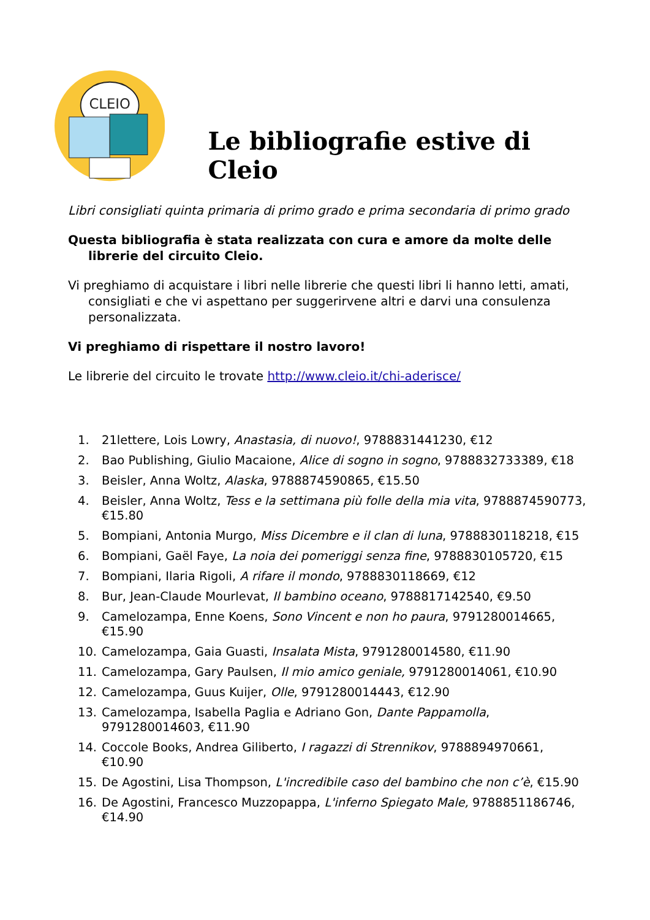CLEIO
Le bibliografie estive di Cleio
Libri consigliati quinta primaria di primo grado e prima secondaria di primo grado
Questa bibliografia è stata realizzata con cura e amore da molte delle librerie del circuito Cleio.
Vi preghiamo di acquistare i libri nelle librerie che questi libri li hanno letti, amati, consigliati e che vi aspettano per suggerirvene altri e darvi una consulenza personalizzata.
Vi preghiamo di rispettare il nostro lavoro!
Le librerie del circuito le trovate http://www.cleio.it/chi-aderisce/
1. 21lettere, Lois Lowry, Anastasia, di nuovo!, 9788831441230, €12
2. Bao Publishing, Giulio Macaione, Alice di sogno in sogno, 9788832733389, €18
3. Beisler, Anna Woltz, Alaska, 9788874590865, €15.50
4. Beisler, Anna Woltz, Tess e la settimana più folle della mia vita, 9788874590773, €15.80
5. Bompiani, Antonia Murgo, Miss Dicembre e il clan di luna, 9788830118218, €15
6. Bompiani, Gaël Faye, La noia dei pomeriggi senza fine, 9788830105720, €15
7. Bompiani, Ilaria Rigoli, A rifare il mondo, 9788830118669, €12
8. Bur, Jean-Claude Mourlevat, Il bambino oceano, 9788817142540, €9.50
9. Camelozampa, Enne Koens, Sono Vincent e non ho paura, 9791280014665, €15.90
10. Camelozampa, Gaia Guasti, Insalata Mista, 9791280014580, €11.90
11. Camelozampa, Gary Paulsen, Il mio amico geniale, 9791280014061, €10.90
12. Camelozampa, Guus Kuijer, Olle, 9791280014443, €12.90
13. Camelozampa, Isabella Paglia e Adriano Gon, Dante Pappamolla, 9791280014603, €11.90
14. Coccole Books, Andrea Giliberto, I ragazzi di Strennikov, 9788894970661, €10.90
15. De Agostini, Lisa Thompson, L'incredibile caso del bambino che non c’è, €15.90
16. De Agostini, Francesco Muzzopappa, L'inferno Spiegato Male, 9788851186746, €14.90